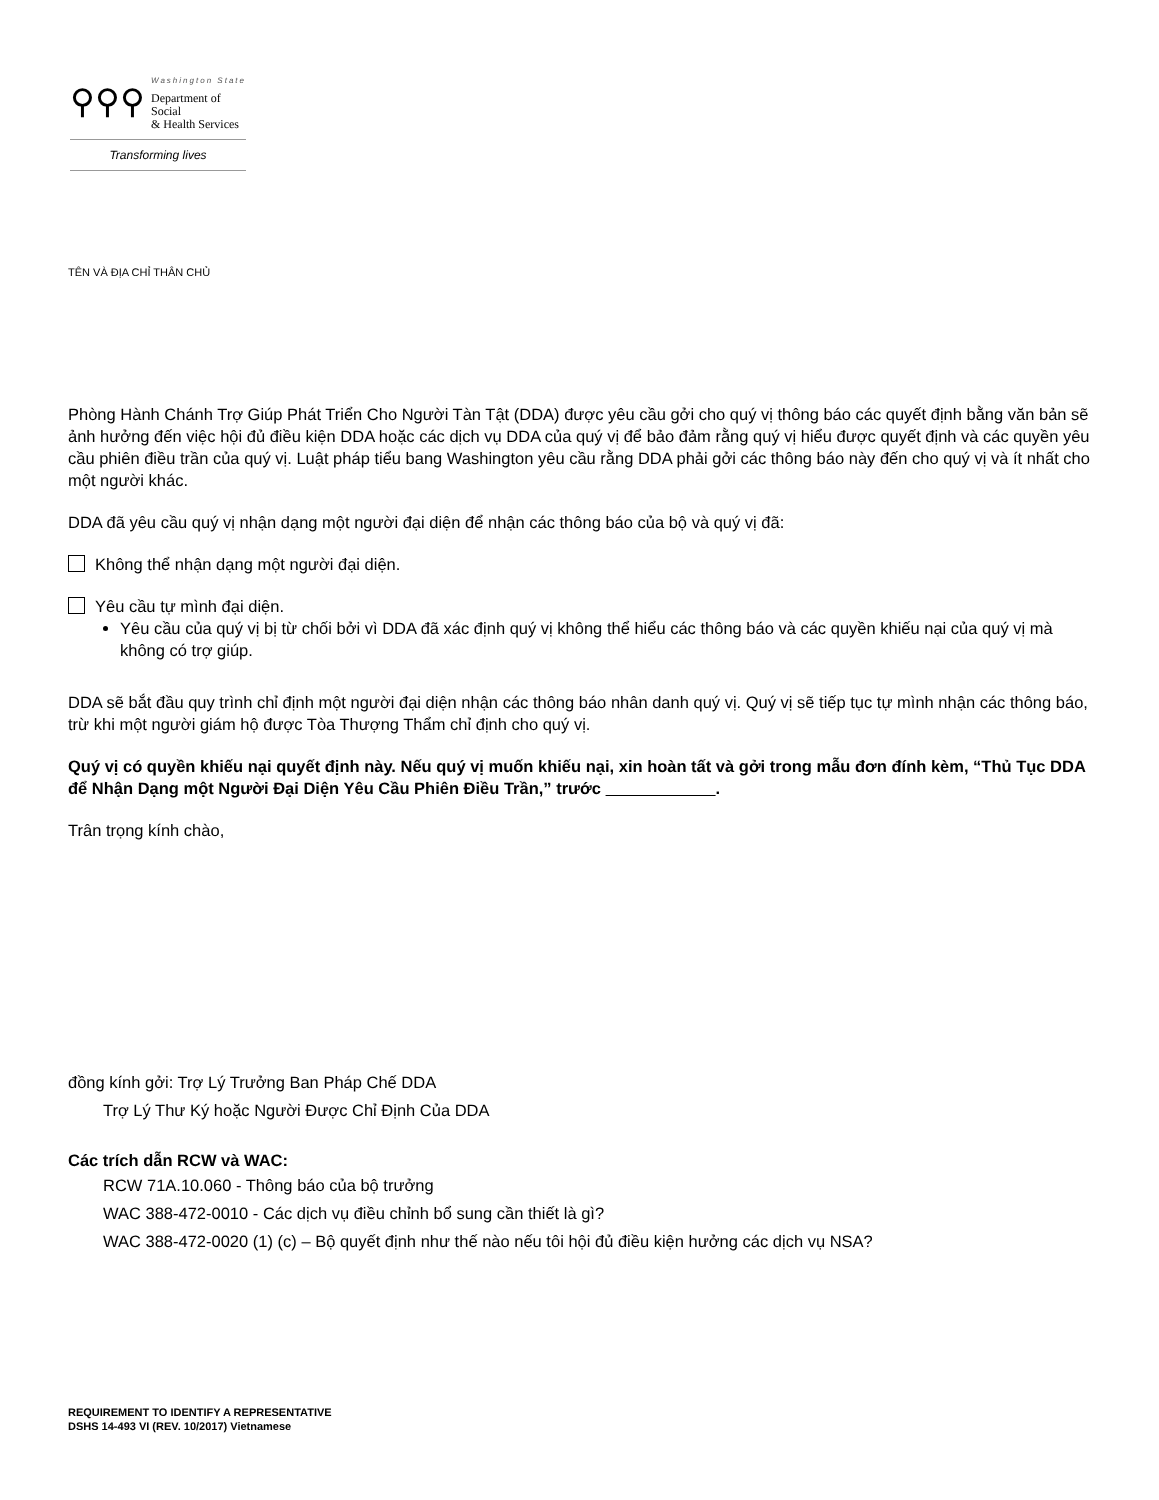⚲⚲⚲
Washington State
Department of Social
& Health Services
Transforming lives
TÊN VÀ ĐỊA CHỈ THÂN CHỦ
Phòng Hành Chánh Trợ Giúp Phát Triển Cho Người Tàn Tật (DDA) được yêu cầu gởi cho quý vị thông báo các quyết định bằng văn bản sẽ ảnh hưởng đến việc hội đủ điều kiện DDA hoặc các dịch vụ DDA của quý vị để bảo đảm rằng quý vị hiểu được quyết định và các quyền yêu cầu phiên điều trần của quý vị. Luật pháp tiểu bang Washington yêu cầu rằng DDA phải gởi các thông báo này đến cho quý vị và ít nhất cho một người khác.
DDA đã yêu cầu quý vị nhận dạng một người đại diện để nhận các thông báo của bộ và quý vị đã:
Không thể nhận dạng một người đại diện.
Yêu cầu tự mình đại diện.
Yêu cầu của quý vị bị từ chối bởi vì DDA đã xác định quý vị không thể hiểu các thông báo và các quyền khiếu nại của quý vị mà không có trợ giúp.
DDA sẽ bắt đầu quy trình chỉ định một người đại diện nhận các thông báo nhân danh quý vị. Quý vị sẽ tiếp tục tự mình nhận các thông báo, trừ khi một người giám hộ được Tòa Thượng Thẩm chỉ định cho quý vị.
Quý vị có quyền khiếu nại quyết định này. Nếu quý vị muốn khiếu nại, xin hoàn tất và gởi trong mẫu đơn đính kèm, “Thủ Tục DDA để Nhận Dạng một Người Đại Diện Yêu Cầu Phiên Điều Trần,” trước .
Trân trọng kính chào,
đồng kính gởi: Trợ Lý Trưởng Ban Pháp Chế DDA
Trợ Lý Thư Ký hoặc Người Được Chỉ Định Của DDA
Các trích dẫn RCW và WAC:
RCW 71A.10.060 - Thông báo của bộ trưởng
WAC 388-472-0010 - Các dịch vụ điều chỉnh bổ sung cần thiết là gì?
WAC 388-472-0020 (1) (c) – Bộ quyết định như thế nào nếu tôi hội đủ điều kiện hưởng các dịch vụ NSA?
REQUIREMENT TO IDENTIFY A REPRESENTATIVE
DSHS 14-493 VI (REV. 10/2017) Vietnamese